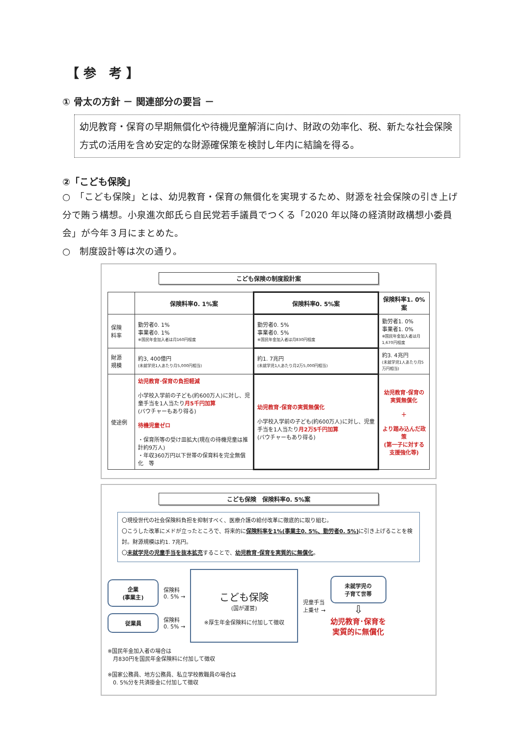【 参　考 】
① 骨太の方針 － 関連部分の要旨 －
幼児教育・保育の早期無償化や待機児童解消に向け、財政の効率化、税、新たな社会保険方式の活用を含め安定的な財源確保策を検討し年内に結論を得る。
②「こども保険」
○　「こども保険」とは、幼児教育・保育の無償化を実現するため、財源を社会保険の引き上げ分で賄う構想。小泉進次郎氏ら自民党若手議員でつくる「2020 年以降の経済財政構想小委員会」が今年３月にまとめた。
○　制度設計等は次の通り。
こども保険の制度設計案
| | 保険料率0. 1%案 | 保険料率0. 5%案 | 保険料率1. 0%案 |
| --- | --- | --- | --- |
| 保険 料率 | 勤労者0. 1% 事業者0. 1% ※国民年金加入者は月160円程度 | 勤労者0. 5% 事業者0. 5% ※国民年金加入者は月830円程度 | 勤労者1. 0% 事業者1. 0% ※国民年金加入者は月1,670円程度 |
| 財源 規模 | 約3, 400億円 (未就学児1人あたり月5,000円相当) | 約1. 7兆円 (未就学児1人あたり月2万5,000円相当) | 約3. 4兆円 (未就学児1人あたり月5万円相当) |
| 使途例 | 幼児教育･保育の負担軽減 小学校入学前の子ども(約600万人)に対し、児童手当を1人当たり 月5千円加算 (バウチャーもあり得る) 待機児童ゼロ ・保育所等の受け皿拡大(現在の待機児童は推計約9万人) ・年収360万円以下世帯の保育料を完全無償化 等 | 幼児教育･保育の実質無償化 小学校入学前の子ども(約600万人)に対し、児童手当を1人当たり 月2万5千円加算 (バウチャーもあり得る) | 幼児教育･保育の実質無償化 ＋ より踏み込んだ政策 (第一子に対する支援強化等) |
こども保険　保険料率0. 5%案
〇現役世代の社会保険料負担を抑制すべく、医療介護の給付改革に徹底的に取り組む。
〇こうした改革にメドが立ったところで、将来的に保険料率を1%(事業主0. 5%、勤労者0. 5%) に引き上げることを検討。財源規模は約1. 7兆円。
〇未就学児の児童手当を抜本拡充することで、幼児教育･保育を実質的に無償化。
企業
(事業主)
保険料
0. 5% →
従業員
保険料
0. 5% →
こども保険
(国が運営)
※厚生年金保険料に付加して徴収
児童手当
上乗せ →
未就学児の
子育て世帯
⇩
幼児教育･保育を
実質的に無償化
※国民年金加入者の場合は
　月830円を国民年金保険料に付加して徴収
※国家公務員、地方公務員、私立学校教職員の場合は
　0. 5%分を共済掛金に付加して徴収